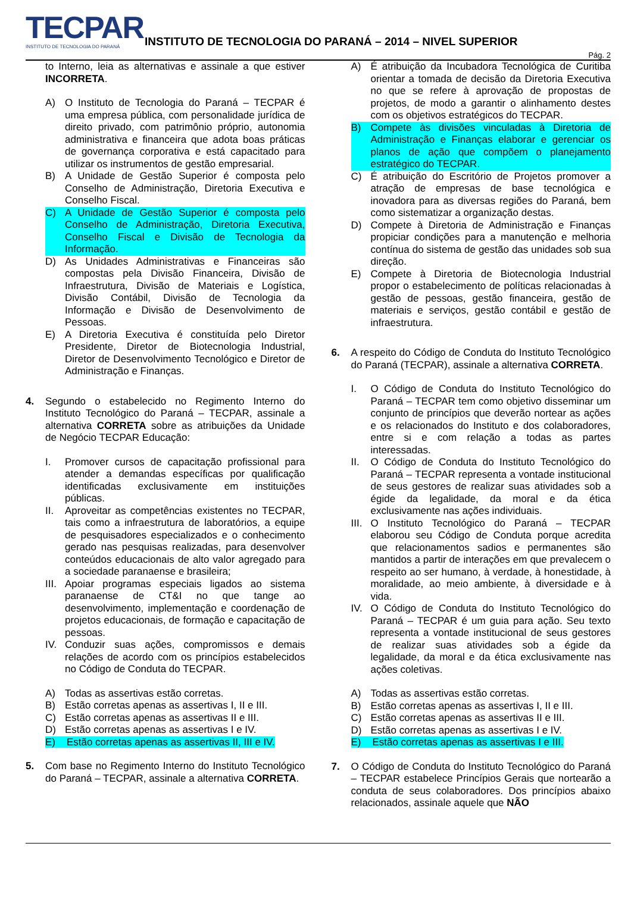TECPAR
INSTITUTO DE TECNOLOGIA DO PARANÁ
INSTITUTO DE TECNOLOGIA DO PARANÁ – 2014 – NIVEL SUPERIOR
Pág. 2
to Interno, leia as alternativas e assinale a que estiver INCORRETA.
A) O Instituto de Tecnologia do Paraná – TECPAR é uma empresa pública, com personalidade jurídica de direito privado, com patrimônio próprio, autonomia administrativa e financeira que adota boas práticas de governança corporativa e está capacitado para utilizar os instrumentos de gestão empresarial.
B) A Unidade de Gestão Superior é composta pelo Conselho de Administração, Diretoria Executiva e Conselho Fiscal.
C) A Unidade de Gestão Superior é composta pelo Conselho de Administração, Diretoria Executiva, Conselho Fiscal e Divisão de Tecnologia da Informação.
D) As Unidades Administrativas e Financeiras são compostas pela Divisão Financeira, Divisão de Infraestrutura, Divisão de Materiais e Logística, Divisão Contábil, Divisão de Tecnologia da Informação e Divisão de Desenvolvimento de Pessoas.
E) A Diretoria Executiva é constituída pelo Diretor Presidente, Diretor de Biotecnologia Industrial, Diretor de Desenvolvimento Tecnológico e Diretor de Administração e Finanças.
4. Segundo o estabelecido no Regimento Interno do Instituto Tecnológico do Paraná – TECPAR, assinale a alternativa CORRETA sobre as atribuições da Unidade de Negócio TECPAR Educação:
I. Promover cursos de capacitação profissional para atender a demandas específicas por qualificação identificadas exclusivamente em instituições públicas.
II. Aproveitar as competências existentes no TECPAR, tais como a infraestrutura de laboratórios, a equipe de pesquisadores especializados e o conhecimento gerado nas pesquisas realizadas, para desenvolver conteúdos educacionais de alto valor agregado para a sociedade paranaense e brasileira;
III. Apoiar programas especiais ligados ao sistema paranaense de CT&I no que tange ao desenvolvimento, implementação e coordenação de projetos educacionais, de formação e capacitação de pessoas.
IV. Conduzir suas ações, compromissos e demais relações de acordo com os princípios estabelecidos no Código de Conduta do TECPAR.
A) Todas as assertivas estão corretas.
B) Estão corretas apenas as assertivas I, II e III.
C) Estão corretas apenas as assertivas II e III.
D) Estão corretas apenas as assertivas I e IV.
E) Estão corretas apenas as assertivas II, III e IV.
5. Com base no Regimento Interno do Instituto Tecnológico do Paraná – TECPAR, assinale a alternativa CORRETA.
A) É atribuição da Incubadora Tecnológica de Curitiba orientar a tomada de decisão da Diretoria Executiva no que se refere à aprovação de propostas de projetos, de modo a garantir o alinhamento destes com os objetivos estratégicos do TECPAR.
B) Compete às divisões vinculadas à Diretoria de Administração e Finanças elaborar e gerenciar os planos de ação que compõem o planejamento estratégico do TECPAR.
C) É atribuição do Escritório de Projetos promover a atração de empresas de base tecnológica e inovadora para as diversas regiões do Paraná, bem como sistematizar a organização destas.
D) Compete à Diretoria de Administração e Finanças propiciar condições para a manutenção e melhoria contínua do sistema de gestão das unidades sob sua direção.
E) Compete à Diretoria de Biotecnologia Industrial propor o estabelecimento de políticas relacionadas à gestão de pessoas, gestão financeira, gestão de materiais e serviços, gestão contábil e gestão de infraestrutura.
6. A respeito do Código de Conduta do Instituto Tecnológico do Paraná (TECPAR), assinale a alternativa CORRETA.
I. O Código de Conduta do Instituto Tecnológico do Paraná – TECPAR tem como objetivo disseminar um conjunto de princípios que deverão nortear as ações e os relacionados do Instituto e dos colaboradores, entre si e com relação a todas as partes interessadas.
II. O Código de Conduta do Instituto Tecnológico do Paraná – TECPAR representa a vontade institucional de seus gestores de realizar suas atividades sob a égide da legalidade, da moral e da ética exclusivamente nas ações individuais.
III. O Instituto Tecnológico do Paraná – TECPAR elaborou seu Código de Conduta porque acredita que relacionamentos sadios e permanentes são mantidos a partir de interações em que prevalecem o respeito ao ser humano, à verdade, à honestidade, à moralidade, ao meio ambiente, à diversidade e à vida.
IV. O Código de Conduta do Instituto Tecnológico do Paraná – TECPAR é um guia para ação. Seu texto representa a vontade institucional de seus gestores de realizar suas atividades sob a égide da legalidade, da moral e da ética exclusivamente nas ações coletivas.
A) Todas as assertivas estão corretas.
B) Estão corretas apenas as assertivas I, II e III.
C) Estão corretas apenas as assertivas II e III.
D) Estão corretas apenas as assertivas I e IV.
E) Estão corretas apenas as assertivas I e III.
7. O Código de Conduta do Instituto Tecnológico do Paraná – TECPAR estabelece Princípios Gerais que nortearão a conduta de seus colaboradores. Dos princípios abaixo relacionados, assinale aquele que NÃO